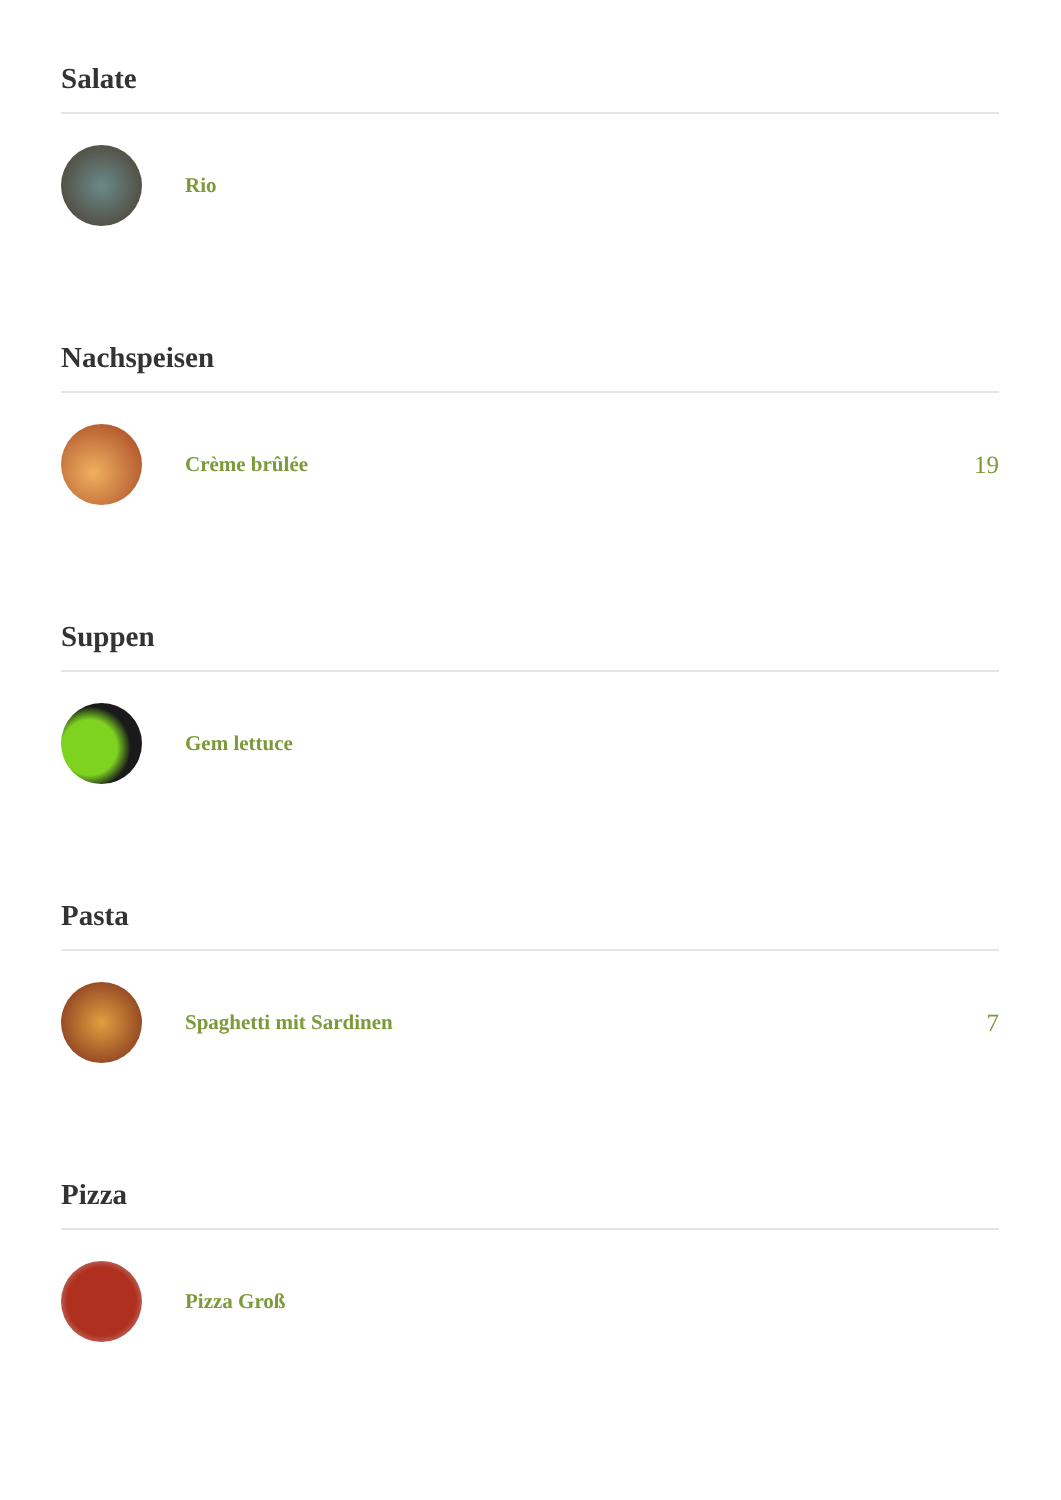Salate
Rio
Nachspeisen
Crème brûlée
19
Suppen
Gem lettuce
Pasta
Spaghetti mit Sardinen
7
Pizza
Pizza Groß